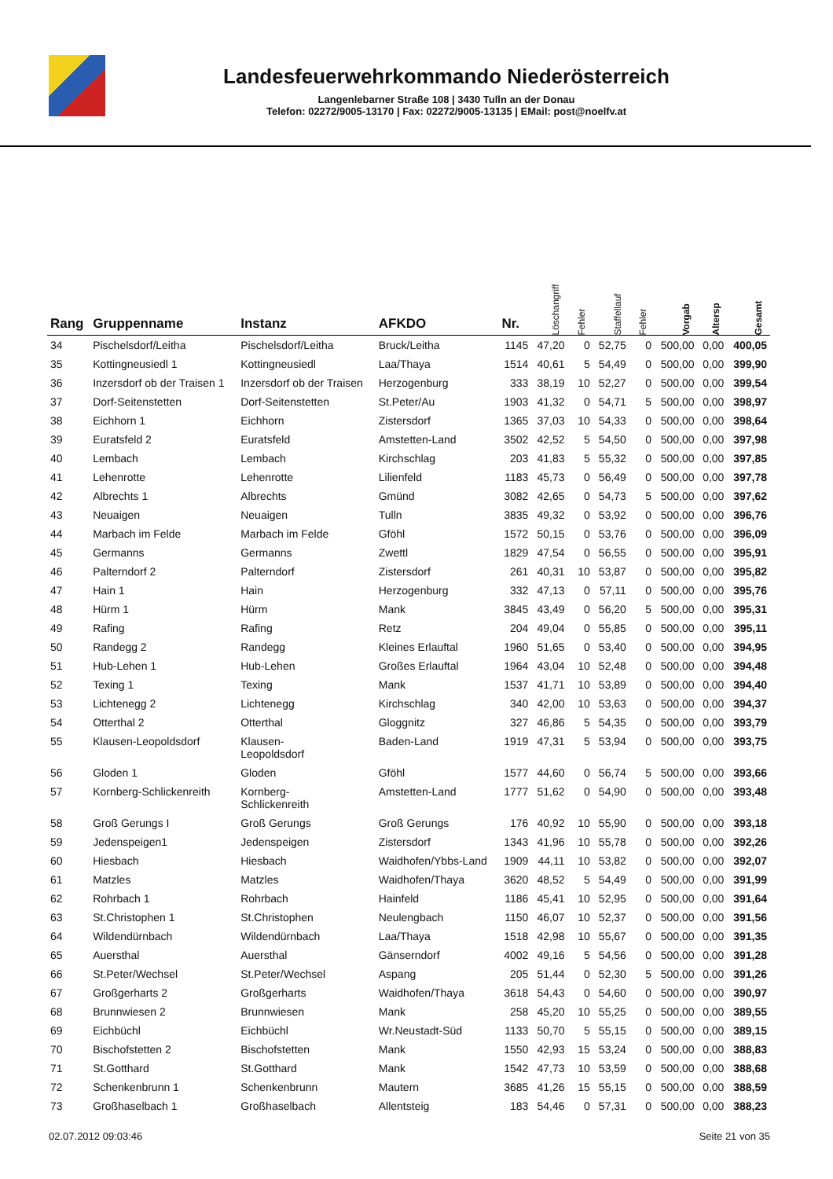Landesfeuerwehrkommando Niederösterreich
Langenlebarner Straße 108 | 3430 Tulln an der Donau
Telefon: 02272/9005-13170 | Fax: 02272/9005-13135 | EMail: post@noelfv.at
| Rang | Gruppenname | Instanz | AFKDO | Nr. | Löschangriff | Fehler | Staffellauf | Fehler | Vorgab | Altersp | Gesamt |
| --- | --- | --- | --- | --- | --- | --- | --- | --- | --- | --- | --- |
| 34 | Pischelsdorf/Leitha | Pischelsdorf/Leitha | Bruck/Leitha | 1145 | 47,20 | 0 | 52,75 | 0 | 500,00 | 0,00 | 400,05 |
| 35 | Kottingneusiedl 1 | Kottingneusiedl | Laa/Thaya | 1514 | 40,61 | 5 | 54,49 | 0 | 500,00 | 0,00 | 399,90 |
| 36 | Inzersdorf ob der Traisen 1 | Inzersdorf ob der Traisen | Herzogenburg | 333 | 38,19 | 10 | 52,27 | 0 | 500,00 | 0,00 | 399,54 |
| 37 | Dorf-Seitenstetten | Dorf-Seitenstetten | St.Peter/Au | 1903 | 41,32 | 0 | 54,71 | 5 | 500,00 | 0,00 | 398,97 |
| 38 | Eichhorn 1 | Eichhorn | Zistersdorf | 1365 | 37,03 | 10 | 54,33 | 0 | 500,00 | 0,00 | 398,64 |
| 39 | Euratsfeld 2 | Euratsfeld | Amstetten-Land | 3502 | 42,52 | 5 | 54,50 | 0 | 500,00 | 0,00 | 397,98 |
| 40 | Lembach | Lembach | Kirchschlag | 203 | 41,83 | 5 | 55,32 | 0 | 500,00 | 0,00 | 397,85 |
| 41 | Lehenrotte | Lehenrotte | Lilienfeld | 1183 | 45,73 | 0 | 56,49 | 0 | 500,00 | 0,00 | 397,78 |
| 42 | Albrechts 1 | Albrechts | Gmünd | 3082 | 42,65 | 0 | 54,73 | 5 | 500,00 | 0,00 | 397,62 |
| 43 | Neuaigen | Neuaigen | Tulln | 3835 | 49,32 | 0 | 53,92 | 0 | 500,00 | 0,00 | 396,76 |
| 44 | Marbach im Felde | Marbach im Felde | Gföhl | 1572 | 50,15 | 0 | 53,76 | 0 | 500,00 | 0,00 | 396,09 |
| 45 | Germanns | Germanns | Zwettl | 1829 | 47,54 | 0 | 56,55 | 0 | 500,00 | 0,00 | 395,91 |
| 46 | Palterndorf 2 | Palterndorf | Zistersdorf | 261 | 40,31 | 10 | 53,87 | 0 | 500,00 | 0,00 | 395,82 |
| 47 | Hain 1 | Hain | Herzogenburg | 332 | 47,13 | 0 | 57,11 | 0 | 500,00 | 0,00 | 395,76 |
| 48 | Hürm 1 | Hürm | Mank | 3845 | 43,49 | 0 | 56,20 | 5 | 500,00 | 0,00 | 395,31 |
| 49 | Rafing | Rafing | Retz | 204 | 49,04 | 0 | 55,85 | 0 | 500,00 | 0,00 | 395,11 |
| 50 | Randegg 2 | Randegg | Kleines Erlauftal | 1960 | 51,65 | 0 | 53,40 | 0 | 500,00 | 0,00 | 394,95 |
| 51 | Hub-Lehen 1 | Hub-Lehen | Großes Erlauftal | 1964 | 43,04 | 10 | 52,48 | 0 | 500,00 | 0,00 | 394,48 |
| 52 | Texing 1 | Texing | Mank | 1537 | 41,71 | 10 | 53,89 | 0 | 500,00 | 0,00 | 394,40 |
| 53 | Lichtenegg 2 | Lichtenegg | Kirchschlag | 340 | 42,00 | 10 | 53,63 | 0 | 500,00 | 0,00 | 394,37 |
| 54 | Otterthal 2 | Otterthal | Gloggnitz | 327 | 46,86 | 5 | 54,35 | 0 | 500,00 | 0,00 | 393,79 |
| 55 | Klausen-Leopoldsdorf | Klausen- Leopoldsdorf | Baden-Land | 1919 | 47,31 | 5 | 53,94 | 0 | 500,00 | 0,00 | 393,75 |
| 56 | Gloden 1 | Gloden | Gföhl | 1577 | 44,60 | 0 | 56,74 | 5 | 500,00 | 0,00 | 393,66 |
| 57 | Kornberg-Schlickenreith | Kornberg- Schlickenreith | Amstetten-Land | 1777 | 51,62 | 0 | 54,90 | 0 | 500,00 | 0,00 | 393,48 |
| 58 | Groß Gerungs I | Groß Gerungs | Groß Gerungs | 176 | 40,92 | 10 | 55,90 | 0 | 500,00 | 0,00 | 393,18 |
| 59 | Jedenspeigen1 | Jedenspeigen | Zistersdorf | 1343 | 41,96 | 10 | 55,78 | 0 | 500,00 | 0,00 | 392,26 |
| 60 | Hiesbach | Hiesbach | Waidhofen/Ybbs-Land | 1909 | 44,11 | 10 | 53,82 | 0 | 500,00 | 0,00 | 392,07 |
| 61 | Matzles | Matzles | Waidhofen/Thaya | 3620 | 48,52 | 5 | 54,49 | 0 | 500,00 | 0,00 | 391,99 |
| 62 | Rohrbach 1 | Rohrbach | Hainfeld | 1186 | 45,41 | 10 | 52,95 | 0 | 500,00 | 0,00 | 391,64 |
| 63 | St.Christophen 1 | St.Christophen | Neulengbach | 1150 | 46,07 | 10 | 52,37 | 0 | 500,00 | 0,00 | 391,56 |
| 64 | Wildendürnbach | Wildendürnbach | Laa/Thaya | 1518 | 42,98 | 10 | 55,67 | 0 | 500,00 | 0,00 | 391,35 |
| 65 | Auersthal | Auersthal | Gänserndorf | 4002 | 49,16 | 5 | 54,56 | 0 | 500,00 | 0,00 | 391,28 |
| 66 | St.Peter/Wechsel | St.Peter/Wechsel | Aspang | 205 | 51,44 | 0 | 52,30 | 5 | 500,00 | 0,00 | 391,26 |
| 67 | Großgerharts 2 | Großgerharts | Waidhofen/Thaya | 3618 | 54,43 | 0 | 54,60 | 0 | 500,00 | 0,00 | 390,97 |
| 68 | Brunnwiesen 2 | Brunnwiesen | Mank | 258 | 45,20 | 10 | 55,25 | 0 | 500,00 | 0,00 | 389,55 |
| 69 | Eichbüchl | Eichbüchl | Wr.Neustadt-Süd | 1133 | 50,70 | 5 | 55,15 | 0 | 500,00 | 0,00 | 389,15 |
| 70 | Bischofstetten 2 | Bischofstetten | Mank | 1550 | 42,93 | 15 | 53,24 | 0 | 500,00 | 0,00 | 388,83 |
| 71 | St.Gotthard | St.Gotthard | Mank | 1542 | 47,73 | 10 | 53,59 | 0 | 500,00 | 0,00 | 388,68 |
| 72 | Schenkenbrunn 1 | Schenkenbrunn | Mautern | 3685 | 41,26 | 15 | 55,15 | 0 | 500,00 | 0,00 | 388,59 |
| 73 | Großhaselbach 1 | Großhaselbach | Allentsteig | 183 | 54,46 | 0 | 57,31 | 0 | 500,00 | 0,00 | 388,23 |
02.07.2012 09:03:46 Seite 21 von 35